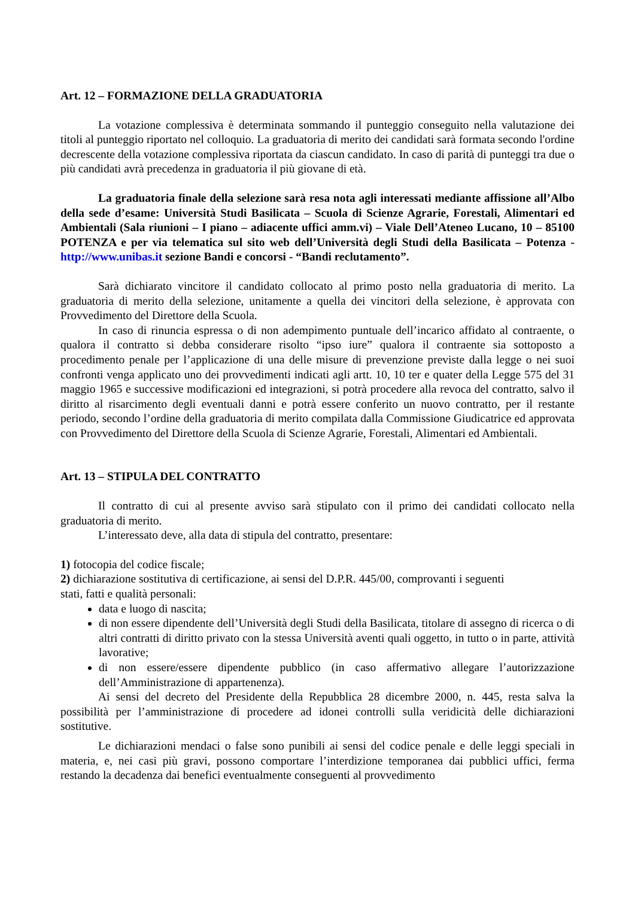Art. 12 – FORMAZIONE DELLA GRADUATORIA
La votazione complessiva è determinata sommando il punteggio conseguito nella valutazione dei titoli al punteggio riportato nel colloquio. La graduatoria di merito dei candidati sarà formata secondo l'ordine decrescente della votazione complessiva riportata da ciascun candidato. In caso di parità di punteggi tra due o più candidati avrà precedenza in graduatoria il più giovane di età.
La graduatoria finale della selezione sarà resa nota agli interessati mediante affissione all’Albo della sede d’esame: Università Studi Basilicata – Scuola di Scienze Agrarie, Forestali, Alimentari ed Ambientali (Sala riunioni – I piano – adiacente uffici amm.vi) – Viale Dell’Ateneo Lucano, 10 – 85100 POTENZA e per via telematica sul sito web dell’Università degli Studi della Basilicata – Potenza - http://www.unibas.it sezione Bandi e concorsi - “Bandi reclutamento”.
Sarà dichiarato vincitore il candidato collocato al primo posto nella graduatoria di merito. La graduatoria di merito della selezione, unitamente a quella dei vincitori della selezione, è approvata con Provvedimento del Direttore della Scuola.
In caso di rinuncia espressa o di non adempimento puntuale dell’incarico affidato al contraente, o qualora il contratto si debba considerare risolto “ipso iure” qualora il contraente sia sottoposto a procedimento penale per l’applicazione di una delle misure di prevenzione previste dalla legge o nei suoi confronti venga applicato uno dei provvedimenti indicati agli artt. 10, 10 ter e quater della Legge 575 del 31 maggio 1965 e successive modificazioni ed integrazioni, si potrà procedere alla revoca del contratto, salvo il diritto al risarcimento degli eventuali danni e potrà essere conferito un nuovo contratto, per il restante periodo, secondo l’ordine della graduatoria di merito compilata dalla Commissione Giudicatrice ed approvata con Provvedimento del Direttore della Scuola di Scienze Agrarie, Forestali, Alimentari ed Ambientali.
Art. 13 – STIPULA DEL CONTRATTO
Il contratto di cui al presente avviso sarà stipulato con il primo dei candidati collocato nella graduatoria di merito.
L’interessato deve, alla data di stipula del contratto, presentare:
1) fotocopia del codice fiscale;
2) dichiarazione sostitutiva di certificazione, ai sensi del D.P.R. 445/00, comprovanti i seguenti
stati, fatti e qualità personali:
data e luogo di nascita;
di non essere dipendente dell’Università degli Studi della Basilicata, titolare di assegno di ricerca o di altri contratti di diritto privato con la stessa Università aventi quali oggetto, in tutto o in parte, attività lavorative;
di non essere/essere dipendente pubblico (in caso affermativo allegare l’autorizzazione dell’Amministrazione di appartenenza).
Ai sensi del decreto del Presidente della Repubblica 28 dicembre 2000, n. 445, resta salva la possibilità per l’amministrazione di procedere ad idonei controlli sulla veridicità delle dichiarazioni sostitutive.
Le dichiarazioni mendaci o false sono punibili ai sensi del codice penale e delle leggi speciali in materia, e, nei casi più gravi, possono comportare l’interdizione temporanea dai pubblici uffici, ferma restando la decadenza dai benefici eventualmente conseguenti al provvedimento